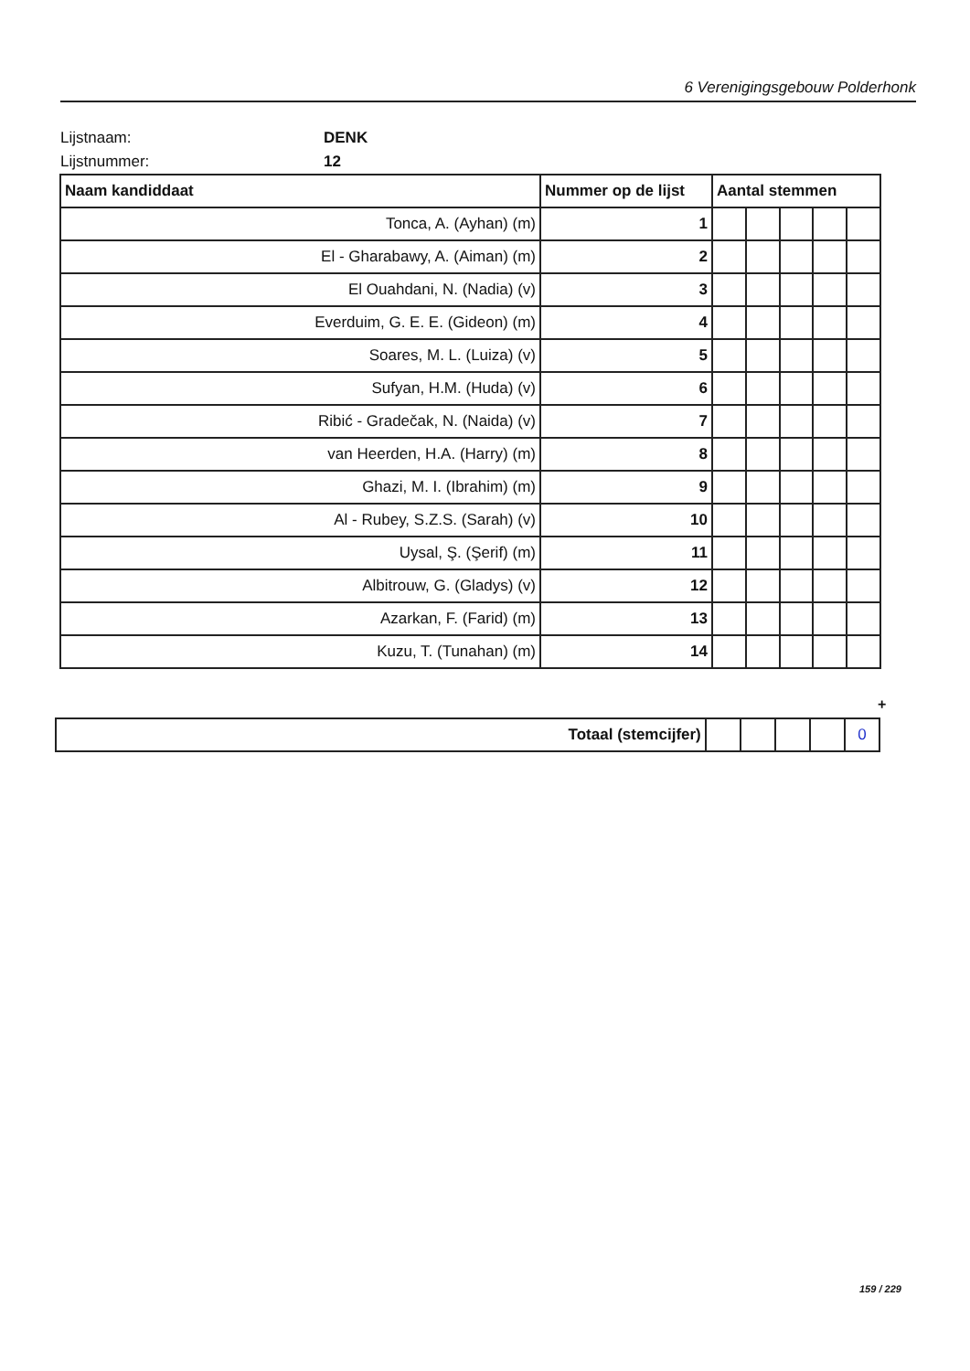6 Verenigingsgebouw Polderhonk
Lijstnaam: DENK
Lijstnummer: 12
| Naam kandiddaat | Nummer op de lijst | Aantal stemmen | | | | |
| --- | --- | --- | --- | --- | --- | --- |
| Tonca, A. (Ayhan) (m) | 1 | | | | | |
| El - Gharabawy, A. (Aiman) (m) | 2 | | | | | |
| El Ouahdani, N. (Nadia) (v) | 3 | | | | | |
| Everduim, G. E. E. (Gideon) (m) | 4 | | | | | |
| Soares, M. L. (Luiza) (v) | 5 | | | | | |
| Sufyan, H.M. (Huda) (v) | 6 | | | | | |
| Ribić - Gradečak, N. (Naida) (v) | 7 | | | | | |
| van Heerden, H.A. (Harry) (m) | 8 | | | | | |
| Ghazi, M. I. (Ibrahim) (m) | 9 | | | | | |
| Al - Rubey, S.Z.S. (Sarah) (v) | 10 | | | | | |
| Uysal, Ş. (Şerif) (m) | 11 | | | | | |
| Albitrouw, G. (Gladys) (v) | 12 | | | | | |
| Azarkan, F. (Farid) (m) | 13 | | | | | |
| Kuzu, T. (Tunahan) (m) | 14 | | | | | |
+
| Totaal (stemcijfer) | | | | | 0 |
159 / 229